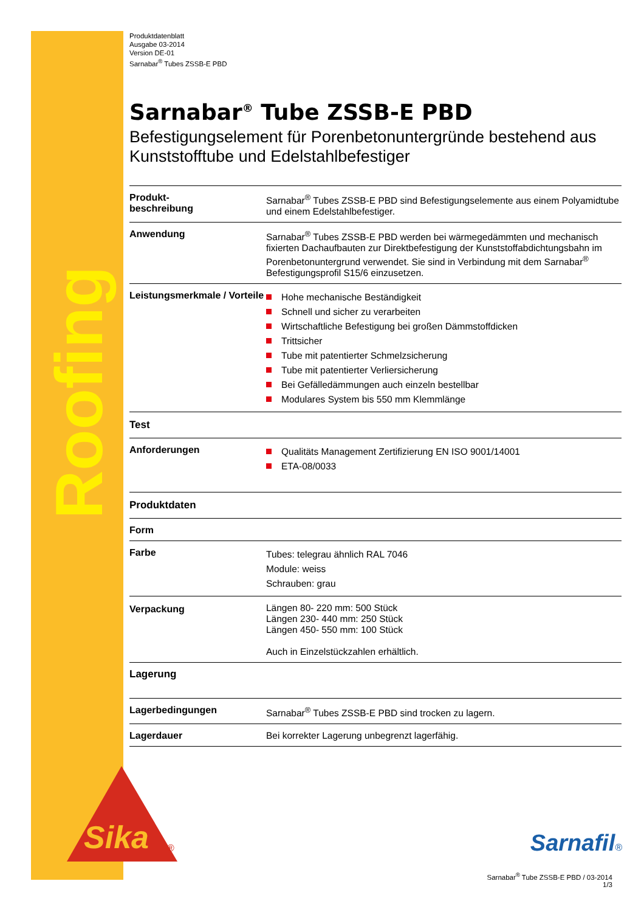Roofing
Sika
®
Produktdatenblatt
Ausgabe 03-2014
Version DE-01
Sarnabar<sup>®</sup> Tubes ZSSB-E PBD
Sarnabar<sup>®</sup> Tube ZSSB-E PBD
Befestigungselement für Porenbetonuntergründe bestehend aus Kunststofftube und Edelstahlbefestiger
| Produkt- beschreibung | Sarnabar<sup>®</sup> Tubes ZSSB-E PBD sind Befestigungselemente aus einem Polyamidtube und einem Edelstahlbefestiger. |
| Anwendung | Sarnabar<sup>®</sup> Tubes ZSSB-E PBD werden bei wärmegedämmten und mechanisch fixierten Dachaufbauten zur Direktbefestigung der Kunststoffabdichtungsbahn im Porenbetonuntergrund verwendet. Sie sind in Verbindung mit dem Sarnabar<sup>®</sup> Befestigungsprofil S15/6 einzusetzen. |
| Leistungsmerkmale / Vorteile | Hohe mechanische Beständigkeit Schnell und sicher zu verarbeiten Wirtschaftliche Befestigung bei großen Dämmstoffdicken Trittsicher Tube mit patentierter Schmelzsicherung Tube mit patentierter Verliersicherung Bei Gefälledämmungen auch einzeln bestellbar Modulares System bis 550 mm Klemmlänge |
| Test | |
| Anforderungen | Qualitäts Management Zertifizierung EN ISO 9001/14001 ETA-08/0033 |
| Produktdaten | |
| Form | |
| Farbe | Tubes: telegrau ähnlich RAL 7046 Module: weiss Schrauben: grau |
| Verpackung | Längen 80- 220 mm: 500 Stück Längen 230- 440 mm: 250 Stück Längen 450- 550 mm: 100 Stück Auch in Einzelstückzahlen erhältlich. |
| Lagerung | |
| Lagerbedingungen | Sarnabar<sup>®</sup> Tubes ZSSB-E PBD sind trocken zu lagern. |
| Lagerdauer | Bei korrekter Lagerung unbegrenzt lagerfähig. |
Sarnafil®
Sarnabar<sup>®</sup> Tube ZSSB-E PBD / 03-2014
1/3